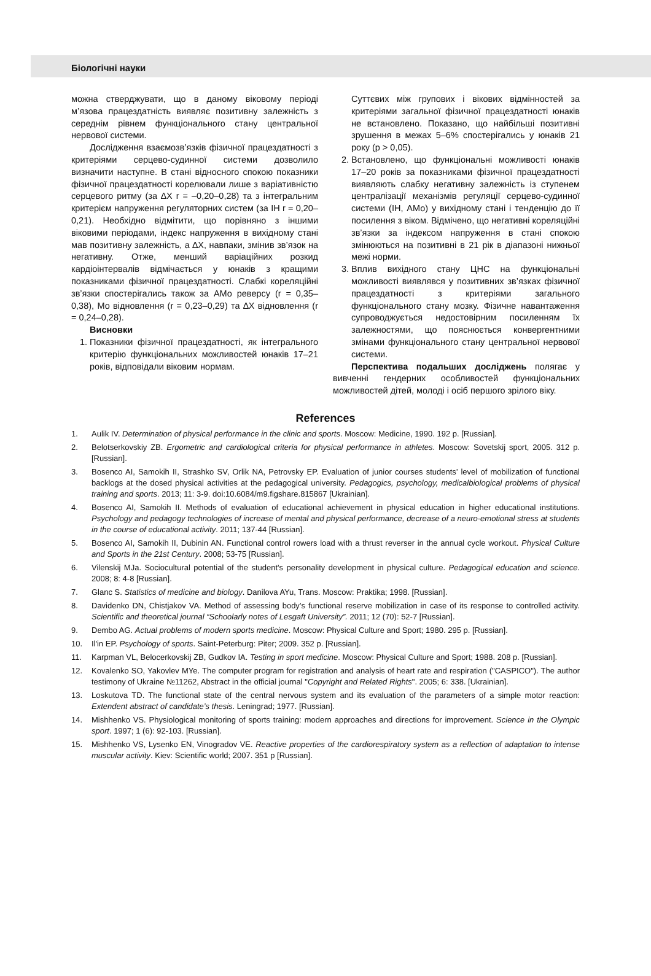Біологічні науки
можна стверджувати, що в даному віковому періоді м’язова працездатність виявляє позитивну залежність з середнім рівнем функціонального стану центральної нервової системи.
Дослідження взаємозв’язків фізичної працездатності з критеріями серцево-судинної системи дозволило визначити наступне. В стані відносного спокою показники фізичної працездатності корелювали лише з варіативністю серцевого ритму (за ∆X r = –0,20–0,28) та з інтегральним критерієм напруження регуляторних систем (за ІН r = 0,20–0,21). Необхідно відмітити, що порівняно з іншими віковими періодами, індекс напруження в вихідному стані мав позитивну залежність, а ∆X, навпаки, змінив зв’язок на негативну. Отже, менший варіаційних розкид кардіоінтервалів відмічається у юнаків з кращими показниками фізичної працездатності. Слабкі кореляційні зв’язки спостерігались також за АМо реверсу (r = 0,35–0,38), Мо відновлення (r = 0,23–0,29) та ∆X відновлення (r = 0,24–0,28).
Висновки
1. Показники фізичної працездатності, як інтегрального критерію функціональних можливостей юнаків 17–21 років, відповідали віковим нормам.
Суттєвих між групових і вікових відмінностей за критеріями загальної фізичної працездатності юнаків не встановлено. Показано, що найбільші позитивні зрушення в межах 5–6% спостерігались у юнаків 21 року (р > 0,05).
2. Встановлено, що функціональні можливості юнаків 17–20 років за показниками фізичної працездатності виявляють слабку негативну залежність із ступенем централізації механізмів регуляції серцево-судинної системи (ІН, АМо) у вихідному стані і тенденцію до її посилення з віком. Відмічено, що негативні кореляційні зв’язки за індексом напруження в стані спокою змінюються на позитивні в 21 рік в діапазоні нижньої межі норми.
3. Вплив вихідного стану ЦНС на функціональні можливості виявлявся у позитивних зв’язках фізичної працездатності з критеріями загального функціонального стану мозку. Фізичне навантаження супроводжується недостовірним посиленням їх залежностями, що пояснюється конвергентними змінами функціонального стану центральної нервової системи.
Перспектива подальших досліджень полягає у вивченні гендерних особливостей функціональних можливостей дітей, молоді і осіб першого зрілого віку.
References
1. Aulik IV. Determination of physical performance in the clinic and sports. Moscow: Medicine, 1990. 192 p. [Russian].
2. Belotserkovskiy ZB. Ergometric and cardiological criteria for physical performance in athletes. Moscow: Sovetskij sport, 2005. 312 p. [Russian].
3. Bosenco AI, Samokih II, Strashko SV, Orlik NA, Petrovsky EP. Evaluation of junior courses students’ level of mobilization of functional backlogs at the dosed physical activities at the pedagogical university. Pedagogics, psychology, medicalbiological problems of physical training and sports. 2013; 11: 3-9. doi:10.6084/m9.figshare.815867 [Ukrainian].
4. Bosenco AI, Samokih II. Methods of evaluation of educational achievement in physical education in higher educational institutions. Psychology and pedagogy technologies of increase of mental and physical performance, decrease of a neuro-emotional stress at students in the course of educational activity. 2011; 137-44 [Russian].
5. Bosenco AI, Samokih II, Dubinin AN. Functional control rowers load with a thrust reverser in the annual cycle workout. Physical Culture and Sports in the 21st Century. 2008; 53-75 [Russian].
6. Vilenskij MJa. Sociocultural potential of the student's personality development in physical culture. Pedagogical education and science. 2008; 8: 4-8 [Russian].
7. Glanc S. Statistics of medicine and biology. Danilova AYu, Trans. Moscow: Praktika; 1998. [Russian].
8. Davidenko DN, Chistjakov VA. Method of assessing body’s functional reserve mobilization in case of its response to controlled activity. Scientific and theoretical journal “Schoolarly notes of Lesgaft University”. 2011; 12 (70): 52-7 [Russian].
9. Dembo AG. Actual problems of modern sports medicine. Moscow: Physical Culture and Sport; 1980. 295 p. [Russian].
10. Il'in EP. Psychology of sports. Saint-Peterburg: Piter; 2009. 352 p. [Russian].
11. Karpman VL, Belocerkovskij ZB, Gudkov IA. Testing in sport medicine. Moscow: Physical Culture and Sport; 1988. 208 p. [Russian].
12. Kovalenko SO, Yakovlev MYe. The computer program for registration and analysis of heart rate and respiration ("CASPICO"). The author testimony of Ukraine №11262, Abstract in the official journal "Copyright and Related Rights". 2005; 6: 338. [Ukrainian].
13. Loskutova TD. The functional state of the central nervous system and its evaluation of the parameters of a simple motor reaction: Extendent abstract of candidate’s thesis. Leningrad; 1977. [Russian].
14. Mishhenko VS. Physiological monitoring of sports training: modern approaches and directions for improvement. Science in the Olympic sport. 1997; 1 (6): 92-103. [Russian].
15. Mishhenko VS, Lysenko EN, Vinogradov VE. Reactive properties of the cardiorespiratory system as a reflection of adaptation to intense muscular activity. Kiev: Scientific world; 2007. 351 p [Russian].